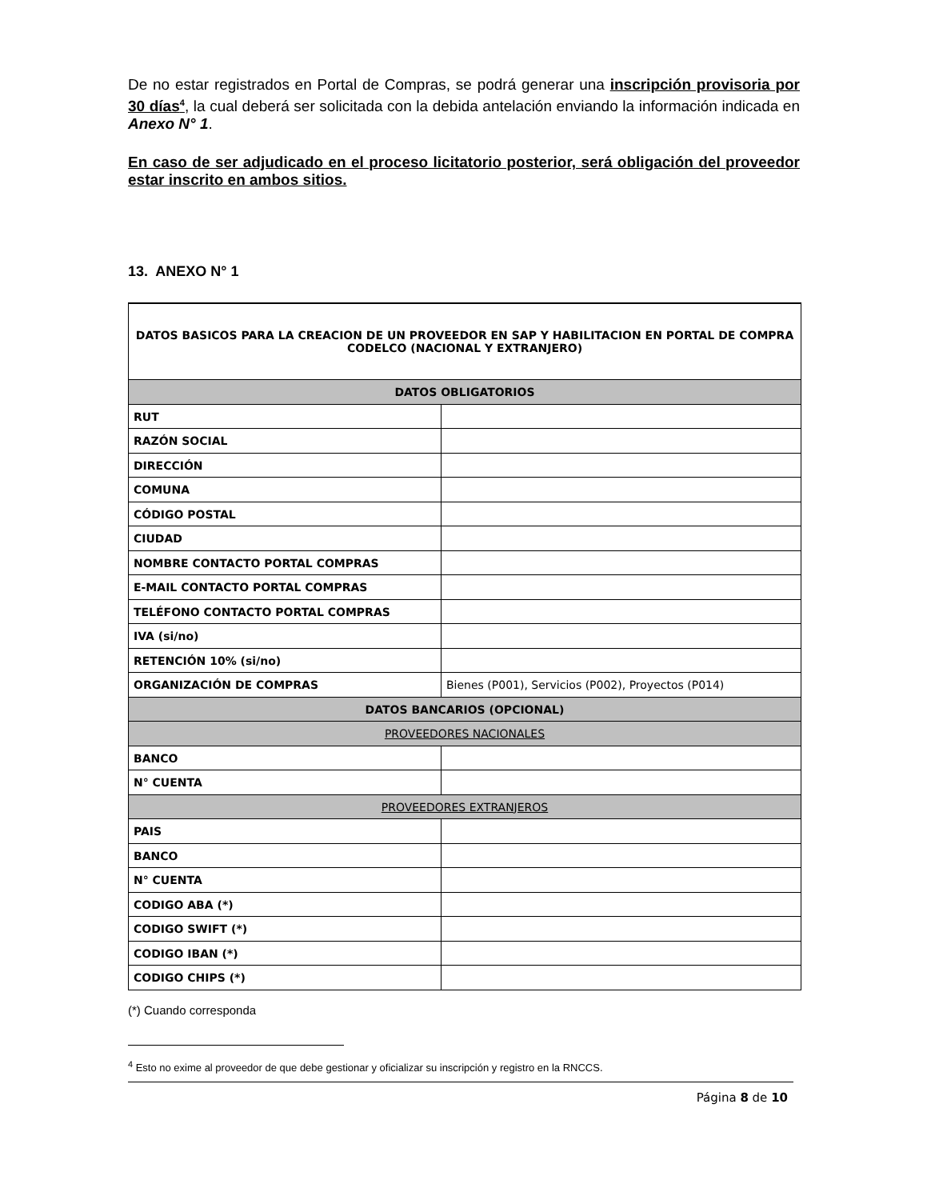De no estar registrados en Portal de Compras, se podrá generar una inscripción provisoria por 30 días<sup>4</sup>, la cual deberá ser solicitada con la debida antelación enviando la información indicada en Anexo N° 1.
En caso de ser adjudicado en el proceso licitatorio posterior, será obligación del proveedor estar inscrito en ambos sitios.
13. ANEXO N° 1
| DATOS BASICOS PARA LA CREACION DE UN PROVEEDOR EN SAP Y HABILITACION EN PORTAL DE COMPRA CODELCO (NACIONAL Y EXTRANJERO) | |
| DATOS OBLIGATORIOS | |
| RUT | |
| RAZÓN SOCIAL | |
| DIRECCIÓN | |
| COMUNA | |
| CÓDIGO POSTAL | |
| CIUDAD | |
| NOMBRE CONTACTO PORTAL COMPRAS | |
| E-MAIL CONTACTO PORTAL COMPRAS | |
| TELÉFONO CONTACTO PORTAL COMPRAS | |
| IVA (si/no) | |
| RETENCIÓN 10% (si/no) | |
| ORGANIZACIÓN DE COMPRAS | Bienes (P001), Servicios (P002), Proyectos (P014) |
| DATOS BANCARIOS (OPCIONAL) | |
| PROVEEDORES NACIONALES | |
| BANCO | |
| N° CUENTA | |
| PROVEEDORES EXTRANJEROS | |
| PAIS | |
| BANCO | |
| N° CUENTA | |
| CODIGO ABA (*) | |
| CODIGO SWIFT (*) | |
| CODIGO IBAN (*) | |
| CODIGO CHIPS (*) | |
(*) Cuando corresponda
<sup>4</sup> Esto no exime al proveedor de que debe gestionar y oficializar su inscripción y registro en la RNCCS.
Página 8 de 10